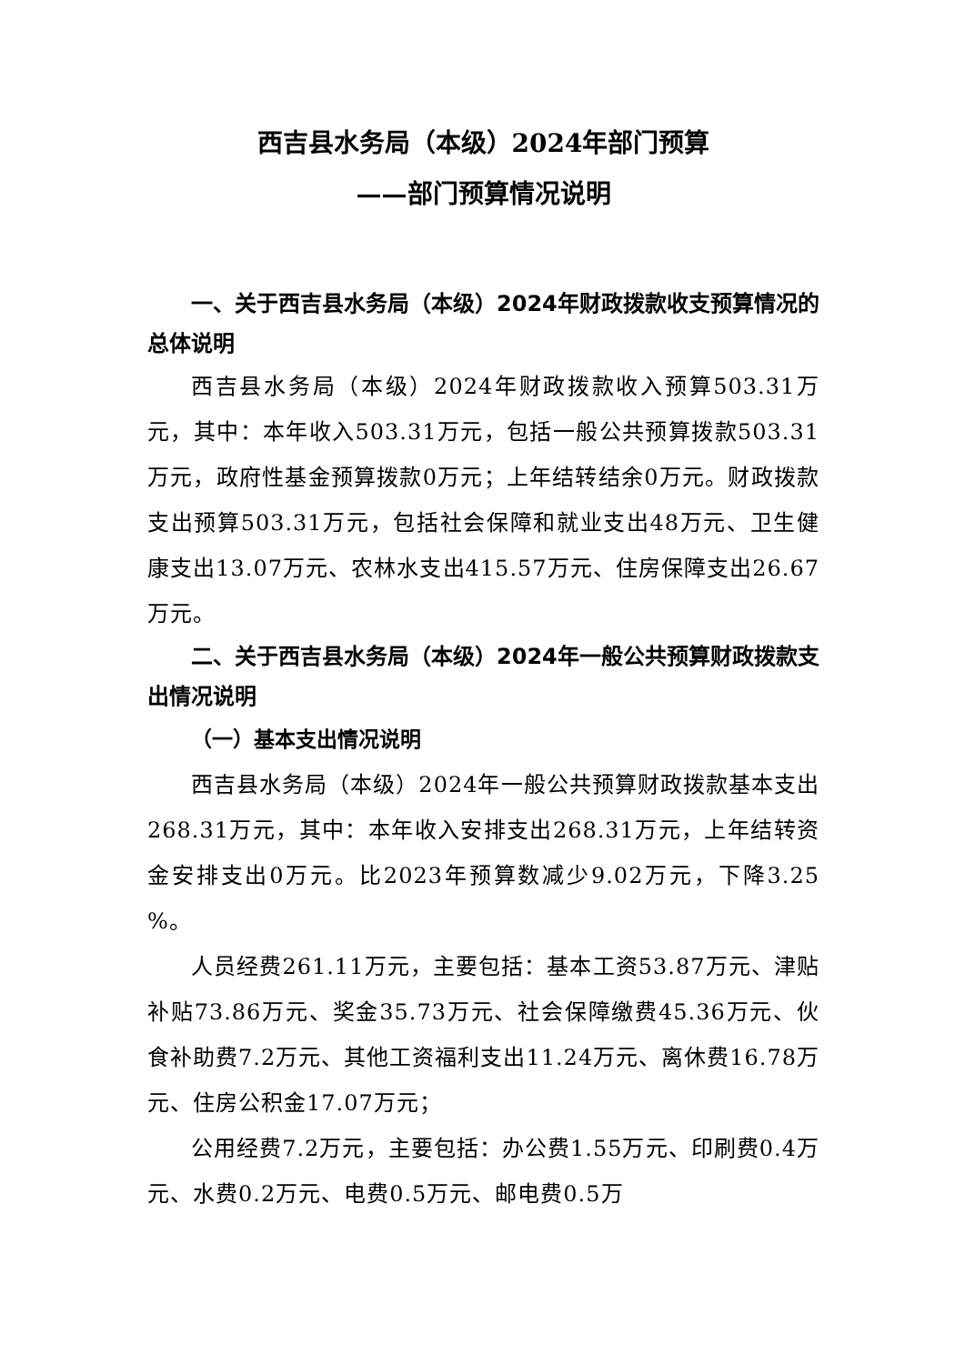西吉县水务局（本级）2024年部门预算
——部门预算情况说明
一、关于西吉县水务局（本级）2024年财政拨款收支预算情况的总体说明
西吉县水务局（本级）2024年财政拨款收入预算503.31万元，其中：本年收入503.31万元，包括一般公共预算拨款503.31万元，政府性基金预算拨款0万元；上年结转结余0万元。财政拨款支出预算503.31万元，包括社会保障和就业支出48万元、卫生健康支出13.07万元、农林水支出415.57万元、住房保障支出26.67万元。
二、关于西吉县水务局（本级）2024年一般公共预算财政拨款支出情况说明
（一）基本支出情况说明
西吉县水务局（本级）2024年一般公共预算财政拨款基本支出268.31万元，其中：本年收入安排支出268.31万元，上年结转资金安排支出0万元。比2023年预算数减少9.02万元，下降3.25 %。
人员经费261.11万元，主要包括：基本工资53.87万元、津贴补贴73.86万元、奖金35.73万元、社会保障缴费45.36万元、伙食补助费7.2万元、其他工资福利支出11.24万元、离休费16.78万元、住房公积金17.07万元；
公用经费7.2万元，主要包括：办公费1.55万元、印刷费0.4万元、水费0.2万元、电费0.5万元、邮电费0.5万